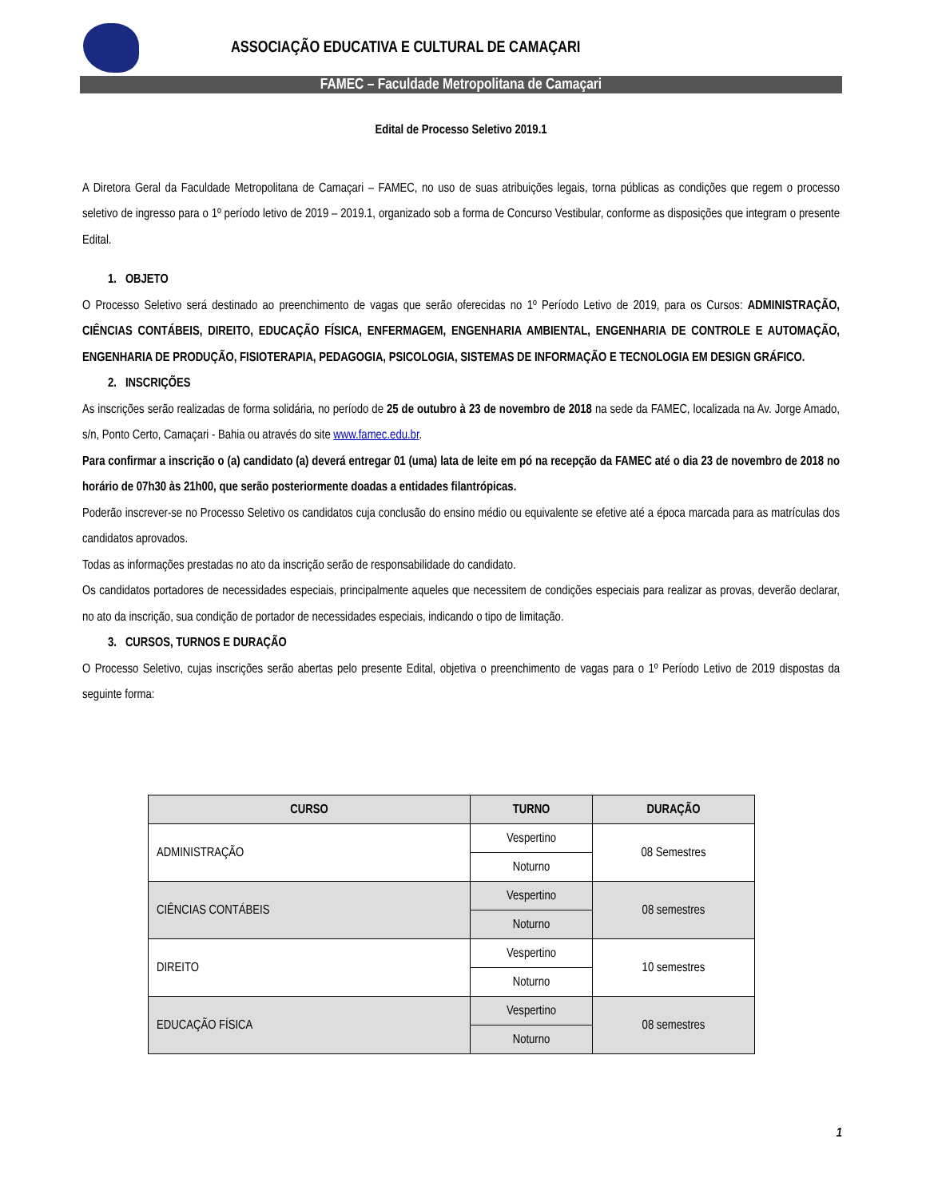ASSOCIAÇÃO EDUCATIVA E CULTURAL DE CAMAÇARI
FAMEC – Faculdade Metropolitana de Camaçari
Edital de Processo Seletivo 2019.1
A Diretora Geral da Faculdade Metropolitana de Camaçari – FAMEC, no uso de suas atribuições legais, torna públicas as condições que regem o processo seletivo de ingresso para o 1º período letivo de 2019 – 2019.1, organizado sob a forma de Concurso Vestibular, conforme as disposições que integram o presente Edital.
1. OBJETO
O Processo Seletivo será destinado ao preenchimento de vagas que serão oferecidas no 1º Período Letivo de 2019, para os Cursos: ADMINISTRAÇÃO, CIÊNCIAS CONTÁBEIS, DIREITO, EDUCAÇÃO FÍSICA, ENFERMAGEM, ENGENHARIA AMBIENTAL, ENGENHARIA DE CONTROLE E AUTOMAÇÃO, ENGENHARIA DE PRODUÇÃO, FISIOTERAPIA, PEDAGOGIA, PSICOLOGIA, SISTEMAS DE INFORMAÇÃO E TECNOLOGIA EM DESIGN GRÁFICO.
2. INSCRIÇÕES
As inscrições serão realizadas de forma solidária, no período de 25 de outubro à 23 de novembro de 2018 na sede da FAMEC, localizada na Av. Jorge Amado, s/n, Ponto Certo, Camaçari - Bahia ou através do site www.famec.edu.br.
Para confirmar a inscrição o (a) candidato (a) deverá entregar 01 (uma) lata de leite em pó na recepção da FAMEC até o dia 23 de novembro de 2018 no horário de 07h30 às 21h00, que serão posteriormente doadas a entidades filantrópicas.
Poderão inscrever-se no Processo Seletivo os candidatos cuja conclusão do ensino médio ou equivalente se efetive até a época marcada para as matrículas dos candidatos aprovados.
Todas as informações prestadas no ato da inscrição serão de responsabilidade do candidato.
Os candidatos portadores de necessidades especiais, principalmente aqueles que necessitem de condições especiais para realizar as provas, deverão declarar, no ato da inscrição, sua condição de portador de necessidades especiais, indicando o tipo de limitação.
3. CURSOS, TURNOS E DURAÇÃO
O Processo Seletivo, cujas inscrições serão abertas pelo presente Edital, objetiva o preenchimento de vagas para o 1º Período Letivo de 2019 dispostas da seguinte forma:
| CURSO | TURNO | DURAÇÃO |
| --- | --- | --- |
| ADMINISTRAÇÃO | Vespertino | 08 Semestres |
| | Noturno | |
| CIÊNCIAS CONTÁBEIS | Vespertino | 08 semestres |
| | Noturno | |
| DIREITO | Vespertino | 10 semestres |
| | Noturno | |
| EDUCAÇÃO FÍSICA | Vespertino | 08 semestres |
| | Noturno | |
1